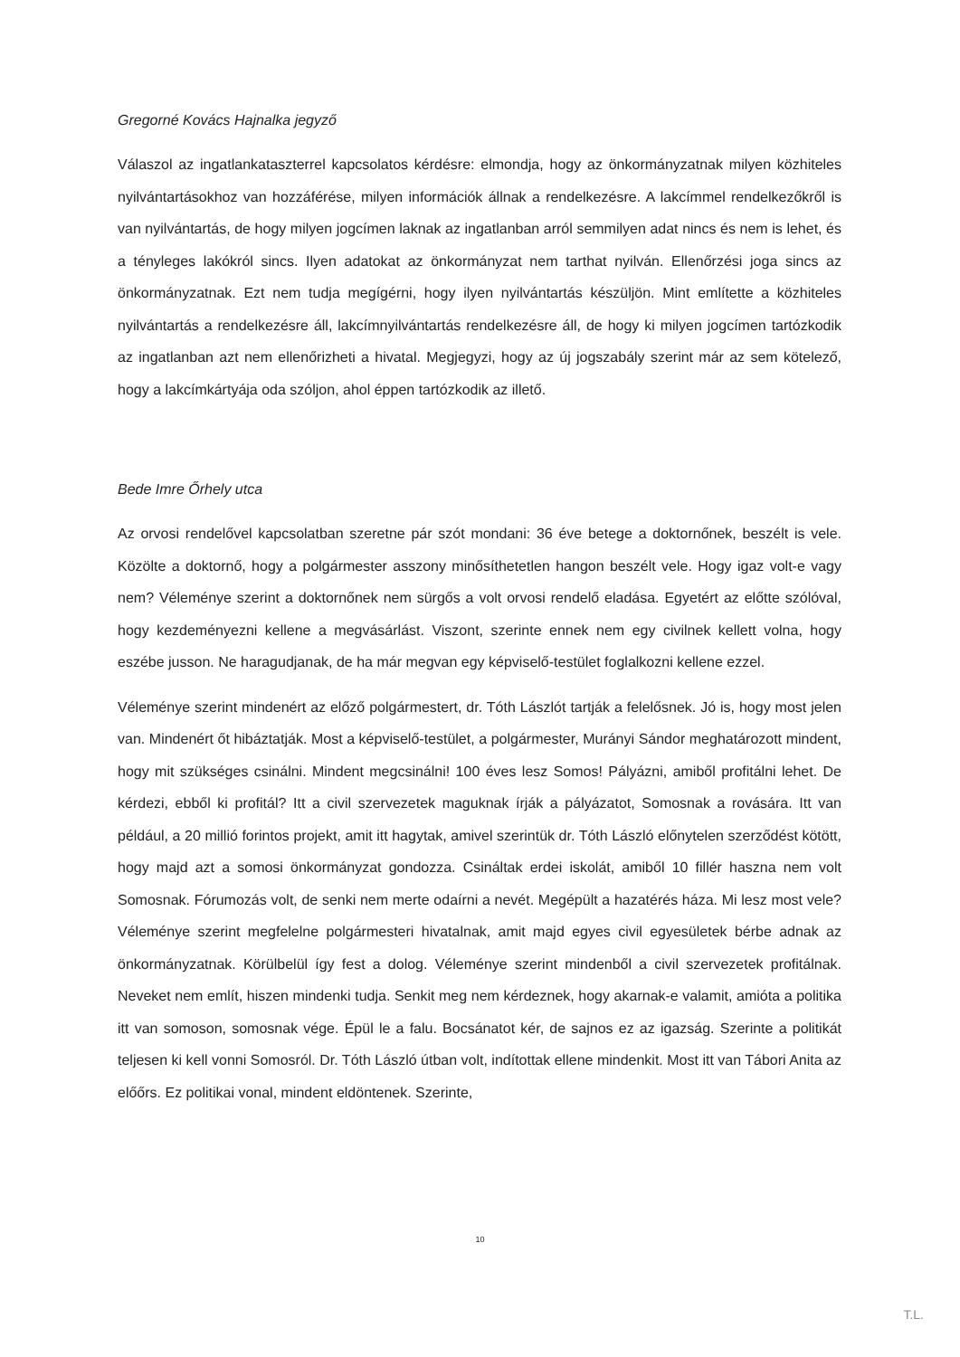Gregorné Kovács Hajnalka jegyző
Válaszol az ingatlankataszterrel kapcsolatos kérdésre: elmondja, hogy az önkormányzatnak milyen közhiteles nyilvántartásokhoz van hozzáférése, milyen információk állnak a rendelkezésre. A lakcímmel rendelkezőkről is van nyilvántartás, de hogy milyen jogcímen laknak az ingatlanban arról semmilyen adat nincs és nem is lehet, és a tényleges lakókról sincs. Ilyen adatokat az önkormányzat nem tarthat nyilván. Ellenőrzési joga sincs az önkormányzatnak. Ezt nem tudja megígérni, hogy ilyen nyilvántartás készüljön. Mint említette a közhiteles nyilvántartás a rendelkezésre áll, lakcímnyilvántartás rendelkezésre áll, de hogy ki milyen jogcímen tartózkodik az ingatlanban azt nem ellenőrizheti a hivatal. Megjegyzi, hogy az új jogszabály szerint már az sem kötelező, hogy a lakcímkártyája oda szóljon, ahol éppen tartózkodik az illető.
Bede Imre Őrhely utca
Az orvosi rendelővel kapcsolatban szeretne pár szót mondani: 36 éve betege a doktornőnek, beszélt is vele. Közölte a doktornő, hogy a polgármester asszony minősíthetetlen hangon beszélt vele. Hogy igaz volt-e vagy nem? Véleménye szerint a doktornőnek nem sürgős a volt orvosi rendelő eladása. Egyetért az előtte szólóval, hogy kezdeményezni kellene a megvásárlást. Viszont, szerinte ennek nem egy civilnek kellett volna, hogy eszébe jusson. Ne haragudjanak, de ha már megvan egy képviselő-testület foglalkozni kellene ezzel.
Véleménye szerint mindenért az előző polgármestert, dr. Tóth Lászlót tartják a felelősnek. Jó is, hogy most jelen van. Mindenért őt hibáztatják. Most a képviselő-testület, a polgármester, Murányi Sándor meghatározott mindent, hogy mit szükséges csinálni. Mindent megcsinálni! 100 éves lesz Somos! Pályázni, amiből profitálni lehet. De kérdezi, ebből ki profitál? Itt a civil szervezetek maguknak írják a pályázatot, Somosnak a rovására. Itt van például, a 20 millió forintos projekt, amit itt hagytak, amivel szerintük dr. Tóth László előnytelen szerződést kötött, hogy majd azt a somosi önkormányzat gondozza. Csináltak erdei iskolát, amiből 10 fillér haszna nem volt Somosnak. Fórumozás volt, de senki nem merte odaírni a nevét. Megépült a hazatérés háza. Mi lesz most vele? Véleménye szerint megfelelne polgármesteri hivatalnak, amit majd egyes civil egyesületek bérbe adnak az önkormányzatnak. Körülbelül így fest a dolog. Véleménye szerint mindenből a civil szervezetek profitálnak. Neveket nem említ, hiszen mindenki tudja. Senkit meg nem kérdeznek, hogy akarnak-e valamit, amióta a politika itt van somoson, somosnak vége. Épül le a falu. Bocsánatot kér, de sajnos ez az igazság. Szerinte a politikát teljesen ki kell vonni Somosról. Dr. Tóth László útban volt, indítottak ellene mindenkit. Most itt van Tábori Anita az előőrs. Ez politikai vonal, mindent eldöntenek. Szerinte,
10
T.L.